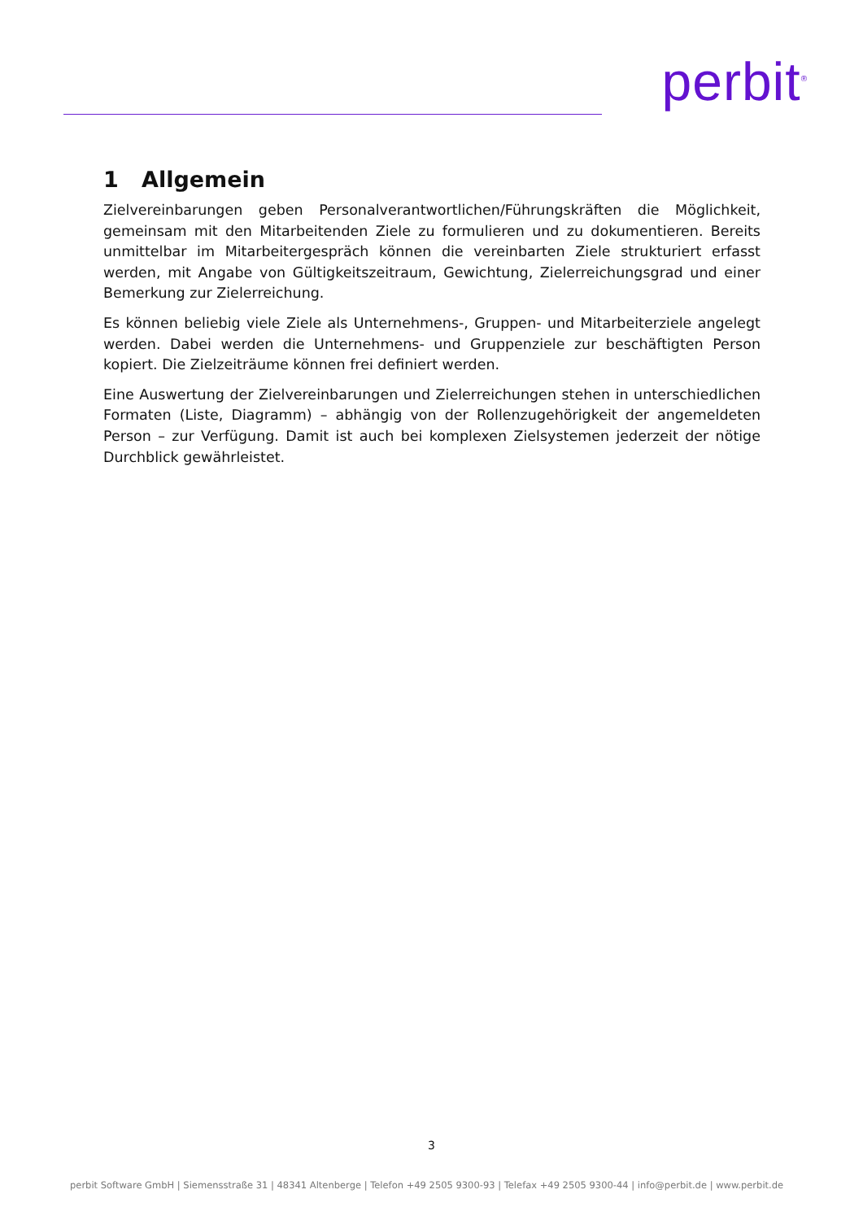perbit<sup>®</sup>
1 Allgemein
Zielvereinbarungen geben Personalverantwortlichen/Führungskräften die Möglichkeit, gemeinsam mit den Mitarbeitenden Ziele zu formulieren und zu dokumentieren. Bereits unmittelbar im Mitarbeitergespräch können die vereinbarten Ziele strukturiert erfasst werden, mit Angabe von Gültigkeitszeitraum, Gewichtung, Zielerreichungsgrad und einer Bemerkung zur Zielerreichung.
Es können beliebig viele Ziele als Unternehmens-, Gruppen- und Mitarbeiterziele angelegt werden. Dabei werden die Unternehmens- und Gruppenziele zur beschäftigten Person kopiert. Die Zielzeiträume können frei definiert werden.
Eine Auswertung der Zielvereinbarungen und Zielerreichungen stehen in unterschiedlichen Formaten (Liste, Diagramm) – abhängig von der Rollenzugehörigkeit der angemeldeten Person – zur Verfügung. Damit ist auch bei komplexen Zielsystemen jederzeit der nötige Durchblick gewährleistet.
3
perbit Software GmbH | Siemensstraße 31 | 48341 Altenberge | Telefon +49 2505 9300-93 | Telefax +49 2505 9300-44 | info@perbit.de | www.perbit.de